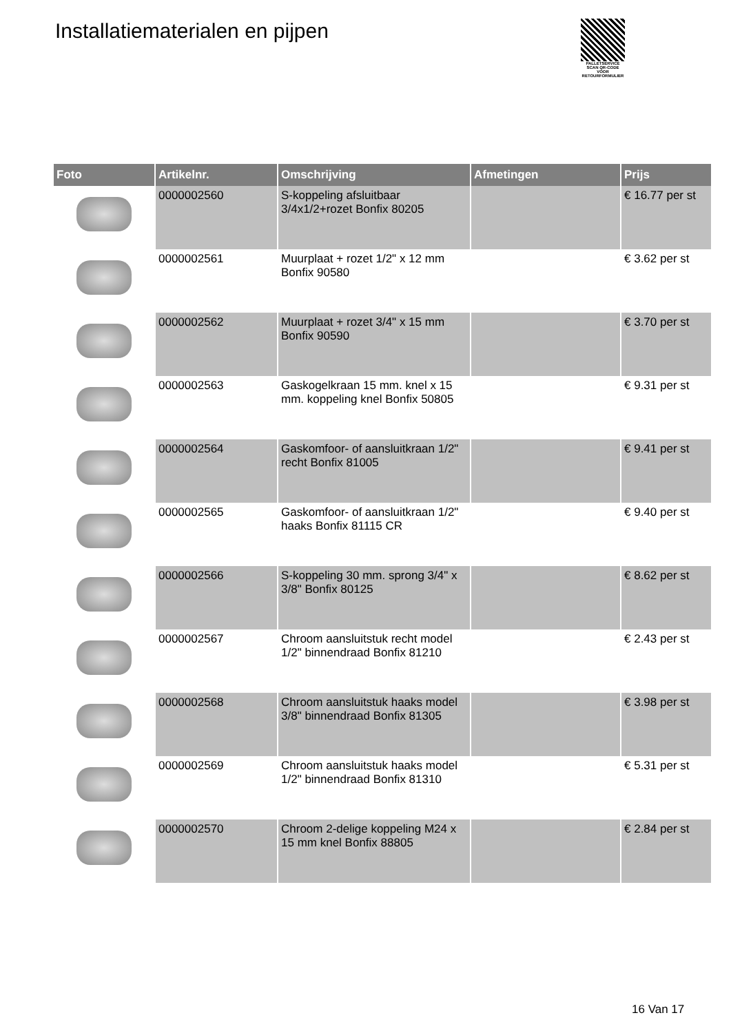Installatiematerialen en pijpen
PALLETSERVICE
SCAN QR-CODE VOOR RETOURFORMULIER
| Foto | Artikelnr. | Omschrijving | Afmetingen | Prijs |
| --- | --- | --- | --- | --- |
| | 0000002560 | S-koppeling afsluitbaar 3/4x1/2+rozet Bonfix 80205 | | € 16.77 per st |
| | 0000002561 | Muurplaat + rozet 1/2" x 12 mm Bonfix 90580 | | € 3.62 per st |
| | 0000002562 | Muurplaat + rozet 3/4" x 15 mm Bonfix 90590 | | € 3.70 per st |
| | 0000002563 | Gaskogelkraan 15 mm. knel x 15 mm. koppeling knel Bonfix 50805 | | € 9.31 per st |
| | 0000002564 | Gaskomfoor- of aansluitkraan 1/2" recht Bonfix 81005 | | € 9.41 per st |
| | 0000002565 | Gaskomfoor- of aansluitkraan 1/2" haaks Bonfix 81115 CR | | € 9.40 per st |
| | 0000002566 | S-koppeling 30 mm. sprong 3/4" x 3/8" Bonfix 80125 | | € 8.62 per st |
| | 0000002567 | Chroom aansluitstuk recht model 1/2" binnendraad Bonfix 81210 | | € 2.43 per st |
| | 0000002568 | Chroom aansluitstuk haaks model 3/8" binnendraad Bonfix 81305 | | € 3.98 per st |
| | 0000002569 | Chroom aansluitstuk haaks model 1/2" binnendraad Bonfix 81310 | | € 5.31 per st |
| | 0000002570 | Chroom 2-delige koppeling M24 x 15 mm knel Bonfix 88805 | | € 2.84 per st |
16 Van 17